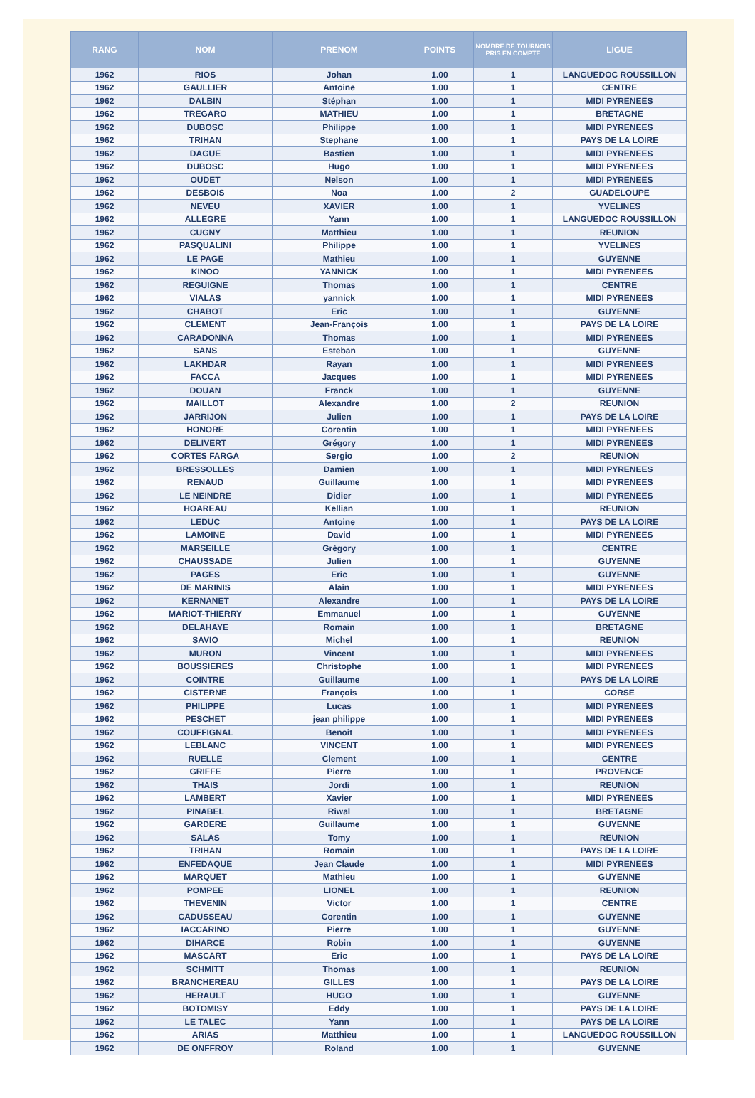| RANG | NOM | PRENOM | POINTS | NOMBRE DE TOURNOIS PRIS EN COMPTE | LIGUE |
| --- | --- | --- | --- | --- | --- |
| 1962 | RIOS | Johan | 1.00 | 1 | LANGUEDOC ROUSSILLON |
| 1962 | GAULLIER | Antoine | 1.00 | 1 | CENTRE |
| 1962 | DALBIN | Stéphan | 1.00 | 1 | MIDI PYRENEES |
| 1962 | TREGARO | MATHIEU | 1.00 | 1 | BRETAGNE |
| 1962 | DUBOSC | Philippe | 1.00 | 1 | MIDI PYRENEES |
| 1962 | TRIHAN | Stephane | 1.00 | 1 | PAYS DE LA LOIRE |
| 1962 | DAGUE | Bastien | 1.00 | 1 | MIDI PYRENEES |
| 1962 | DUBOSC | Hugo | 1.00 | 1 | MIDI PYRENEES |
| 1962 | OUDET | Nelson | 1.00 | 1 | MIDI PYRENEES |
| 1962 | DESBOIS | Noa | 1.00 | 2 | GUADELOUPE |
| 1962 | NEVEU | XAVIER | 1.00 | 1 | YVELINES |
| 1962 | ALLEGRE | Yann | 1.00 | 1 | LANGUEDOC ROUSSILLON |
| 1962 | CUGNY | Matthieu | 1.00 | 1 | REUNION |
| 1962 | PASQUALINI | Philippe | 1.00 | 1 | YVELINES |
| 1962 | LE PAGE | Mathieu | 1.00 | 1 | GUYENNE |
| 1962 | KINOO | YANNICK | 1.00 | 1 | MIDI PYRENEES |
| 1962 | REGUIGNE | Thomas | 1.00 | 1 | CENTRE |
| 1962 | VIALAS | yannick | 1.00 | 1 | MIDI PYRENEES |
| 1962 | CHABOT | Eric | 1.00 | 1 | GUYENNE |
| 1962 | CLEMENT | Jean-François | 1.00 | 1 | PAYS DE LA LOIRE |
| 1962 | CARADONNA | Thomas | 1.00 | 1 | MIDI PYRENEES |
| 1962 | SANS | Esteban | 1.00 | 1 | GUYENNE |
| 1962 | LAKHDAR | Rayan | 1.00 | 1 | MIDI PYRENEES |
| 1962 | FACCA | Jacques | 1.00 | 1 | MIDI PYRENEES |
| 1962 | DOUAN | Franck | 1.00 | 1 | GUYENNE |
| 1962 | MAILLOT | Alexandre | 1.00 | 2 | REUNION |
| 1962 | JARRIJON | Julien | 1.00 | 1 | PAYS DE LA LOIRE |
| 1962 | HONORE | Corentin | 1.00 | 1 | MIDI PYRENEES |
| 1962 | DELIVERT | Grégory | 1.00 | 1 | MIDI PYRENEES |
| 1962 | CORTES FARGA | Sergio | 1.00 | 2 | REUNION |
| 1962 | BRESSOLLES | Damien | 1.00 | 1 | MIDI PYRENEES |
| 1962 | RENAUD | Guillaume | 1.00 | 1 | MIDI PYRENEES |
| 1962 | LE NEINDRE | Didier | 1.00 | 1 | MIDI PYRENEES |
| 1962 | HOAREAU | Kellian | 1.00 | 1 | REUNION |
| 1962 | LEDUC | Antoine | 1.00 | 1 | PAYS DE LA LOIRE |
| 1962 | LAMOINE | David | 1.00 | 1 | MIDI PYRENEES |
| 1962 | MARSEILLE | Grégory | 1.00 | 1 | CENTRE |
| 1962 | CHAUSSADE | Julien | 1.00 | 1 | GUYENNE |
| 1962 | PAGES | Eric | 1.00 | 1 | GUYENNE |
| 1962 | DE MARINIS | Alain | 1.00 | 1 | MIDI PYRENEES |
| 1962 | KERNANET | Alexandre | 1.00 | 1 | PAYS DE LA LOIRE |
| 1962 | MARIOT-THIERRY | Emmanuel | 1.00 | 1 | GUYENNE |
| 1962 | DELAHAYE | Romain | 1.00 | 1 | BRETAGNE |
| 1962 | SAVIO | Michel | 1.00 | 1 | REUNION |
| 1962 | MURON | Vincent | 1.00 | 1 | MIDI PYRENEES |
| 1962 | BOUSSIERES | Christophe | 1.00 | 1 | MIDI PYRENEES |
| 1962 | COINTRE | Guillaume | 1.00 | 1 | PAYS DE LA LOIRE |
| 1962 | CISTERNE | François | 1.00 | 1 | CORSE |
| 1962 | PHILIPPE | Lucas | 1.00 | 1 | MIDI PYRENEES |
| 1962 | PESCHET | jean philippe | 1.00 | 1 | MIDI PYRENEES |
| 1962 | COUFFIGNAL | Benoit | 1.00 | 1 | MIDI PYRENEES |
| 1962 | LEBLANC | VINCENT | 1.00 | 1 | MIDI PYRENEES |
| 1962 | RUELLE | Clement | 1.00 | 1 | CENTRE |
| 1962 | GRIFFE | Pierre | 1.00 | 1 | PROVENCE |
| 1962 | THAIS | Jordi | 1.00 | 1 | REUNION |
| 1962 | LAMBERT | Xavier | 1.00 | 1 | MIDI PYRENEES |
| 1962 | PINABEL | Riwal | 1.00 | 1 | BRETAGNE |
| 1962 | GARDERE | Guillaume | 1.00 | 1 | GUYENNE |
| 1962 | SALAS | Tomy | 1.00 | 1 | REUNION |
| 1962 | TRIHAN | Romain | 1.00 | 1 | PAYS DE LA LOIRE |
| 1962 | ENFEDAQUE | Jean Claude | 1.00 | 1 | MIDI PYRENEES |
| 1962 | MARQUET | Mathieu | 1.00 | 1 | GUYENNE |
| 1962 | POMPEE | LIONEL | 1.00 | 1 | REUNION |
| 1962 | THEVENIN | Victor | 1.00 | 1 | CENTRE |
| 1962 | CADUSSEAU | Corentin | 1.00 | 1 | GUYENNE |
| 1962 | IACCARINO | Pierre | 1.00 | 1 | GUYENNE |
| 1962 | DIHARCE | Robin | 1.00 | 1 | GUYENNE |
| 1962 | MASCART | Eric | 1.00 | 1 | PAYS DE LA LOIRE |
| 1962 | SCHMITT | Thomas | 1.00 | 1 | REUNION |
| 1962 | BRANCHEREAU | GILLES | 1.00 | 1 | PAYS DE LA LOIRE |
| 1962 | HERAULT | HUGO | 1.00 | 1 | GUYENNE |
| 1962 | BOTOMISY | Eddy | 1.00 | 1 | PAYS DE LA LOIRE |
| 1962 | LE TALEC | Yann | 1.00 | 1 | PAYS DE LA LOIRE |
| 1962 | ARIAS | Matthieu | 1.00 | 1 | LANGUEDOC ROUSSILLON |
| 1962 | DE ONFFROY | Roland | 1.00 | 1 | GUYENNE |